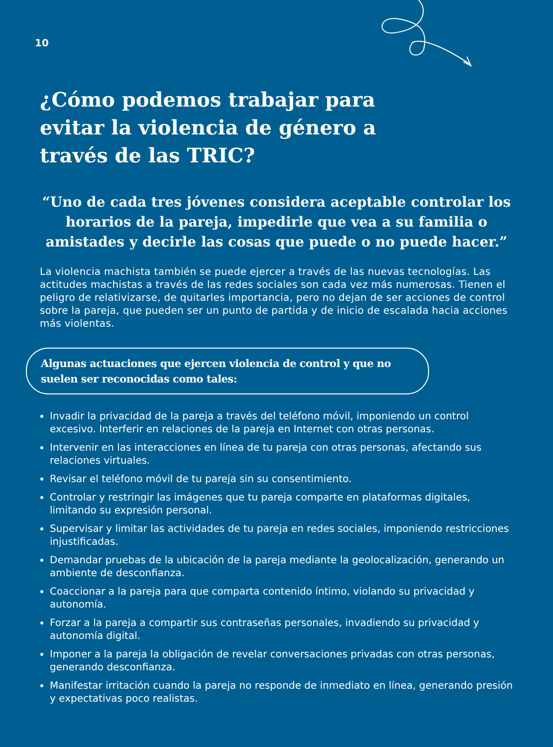10
¿Cómo podemos trabajar para evitar la violencia de género a través de las TRIC?
“Uno de cada tres jóvenes considera aceptable controlar los horarios de la pareja, impedirle que vea a su familia o amistades y decirle las cosas que puede o no puede hacer.”
La violencia machista también se puede ejercer a través de las nuevas tecnologías. Las actitudes machistas a través de las redes sociales son cada vez más numerosas. Tienen el peligro de relativizarse, de quitarles importancia, pero no dejan de ser acciones de control sobre la pareja, que pueden ser un punto de partida y de inicio de escalada hacia acciones más violentas.
Algunas actuaciones que ejercen violencia de control y que no suelen ser reconocidas como tales:
Invadir la privacidad de la pareja a través del teléfono móvil, imponiendo un control excesivo. Interferir en relaciones de la pareja en Internet con otras personas.
Intervenir en las interacciones en línea de tu pareja con otras personas, afectando sus relaciones virtuales.
Revisar el teléfono móvil de tu pareja sin su consentimiento.
Controlar y restringir las imágenes que tu pareja comparte en plataformas digitales, limitando su expresión personal.
Supervisar y limitar las actividades de tu pareja en redes sociales, imponiendo restricciones injustificadas.
Demandar pruebas de la ubicación de la pareja mediante la geolocalización, generando un ambiente de desconfianza.
Coaccionar a la pareja para que comparta contenido íntimo, violando su privacidad y autonomía.
Forzar a la pareja a compartir sus contraseñas personales, invadiendo su privacidad y autonomía digital.
Imponer a la pareja la obligación de revelar conversaciones privadas con otras personas, generando desconfianza.
Manifestar irritación cuando la pareja no responde de inmediato en línea, generando presión y expectativas poco realistas.